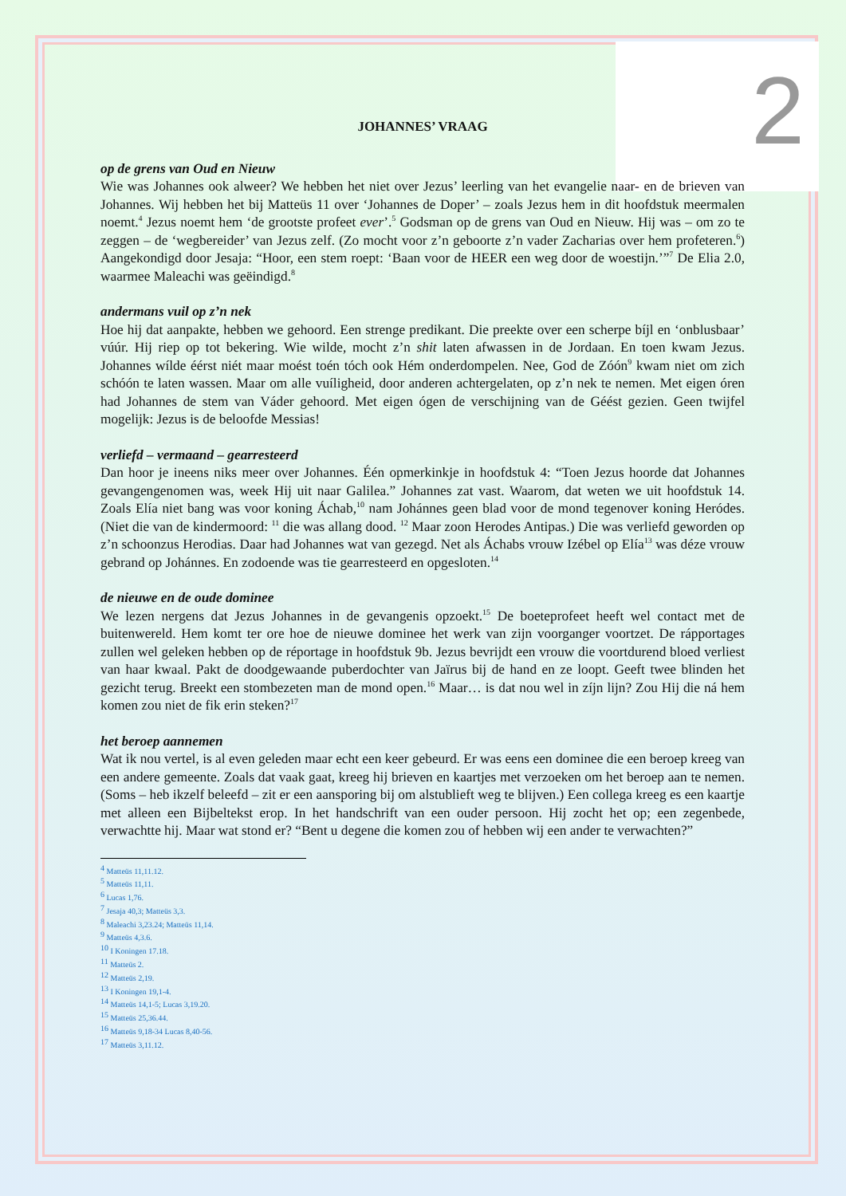2
JOHANNES’ VRAAG
op de grens van Oud en Nieuw
Wie was Johannes ook alweer? We hebben het niet over Jezus’ leerling van het evangelie naar- en de brieven van Johannes. Wij hebben het bij Matteüs 11 over ‘Johannes de Doper’ – zoals Jezus hem in dit hoofdstuk meermalen noemt.<sup>4</sup> Jezus noemt hem ‘de grootste profeet ever’.<sup>5</sup> Godsman op de grens van Oud en Nieuw. Hij was – om zo te zeggen – de ‘wegbereider’ van Jezus zelf. (Zo mocht voor z’n geboorte z’n vader Zacharias over hem profeteren.<sup>6</sup>) Aangekondigd door Jesaja: “Hoor, een stem roept: ‘Baan voor de HEER een weg door de woestijn.’”<sup>7</sup> De Elia 2.0, waarmee Maleachi was geëindigd.<sup>8</sup>
andermans vuil op z’n nek
Hoe hij dat aanpakte, hebben we gehoord. Een strenge predikant. Die preekte over een scherpe bíjl en ‘onblusbaar’ vúúr. Hij riep op tot bekering. Wie wilde, mocht z’n shit laten afwassen in de Jordaan. En toen kwam Jezus. Johannes wílde éérst niét maar moést toén tóch ook Hém onderdompelen. Nee, God de Zóón<sup>9</sup> kwam niet om zich schóón te laten wassen. Maar om alle vuíligheid, door anderen achtergelaten, op z’n nek te nemen. Met eigen óren had Johannes de stem van Váder gehoord. Met eigen ógen de verschijning van de Géést gezien. Geen twijfel mogelijk: Jezus is de beloofde Messias!
verliefd – vermaand – gearresteerd
Dan hoor je ineens niks meer over Johannes. Één opmerkinkje in hoofdstuk 4: “Toen Jezus hoorde dat Johannes gevangengenomen was, week Hij uit naar Galilea.” Johannes zat vast. Waarom, dat weten we uit hoofdstuk 14. Zoals Elía niet bang was voor koning Áchab,<sup>10</sup> nam Johánnes geen blad voor de mond tegenover koning Heródes. (Niet die van de kindermoord: <sup>11</sup> die was allang dood. <sup>12</sup> Maar zoon Herodes Antipas.) Die was verliefd geworden op z’n schoonzus Herodias. Daar had Johannes wat van gezegd. Net als Áchabs vrouw Izébel op Elía<sup>13</sup> was déze vrouw gebrand op Johánnes. En zodoende was tie gearresteerd en opgesloten.<sup>14</sup>
de nieuwe en de oude dominee
We lezen nergens dat Jezus Johannes in de gevangenis opzoekt.<sup>15</sup> De boeteprofeet heeft wel contact met de buitenwereld. Hem komt ter ore hoe de nieuwe dominee het werk van zijn voorganger voortzet. De rápportages zullen wel geleken hebben op de réportage in hoofdstuk 9b. Jezus bevrijdt een vrouw die voortdurend bloed verliest van haar kwaal. Pakt de doodgewaande puberdochter van Jaïrus bij de hand en ze loopt. Geeft twee blinden het gezicht terug. Breekt een stombezeten man de mond open.<sup>16</sup> Maar… is dat nou wel in zíjn lijn? Zou Hij die ná hem komen zou niet de fik erin steken?<sup>17</sup>
het beroep aannemen
Wat ik nou vertel, is al even geleden maar echt een keer gebeurd. Er was eens een dominee die een beroep kreeg van een andere gemeente. Zoals dat vaak gaat, kreeg hij brieven en kaartjes met verzoeken om het beroep aan te nemen. (Soms – heb ikzelf beleefd – zit er een aansporing bij om alstublieft weg te blijven.) Een collega kreeg es een kaartje met alleen een Bijbeltekst erop. In het handschrift van een ouder persoon. Hij zocht het op; een zegenbede, verwachtte hij. Maar wat stond er? “Bent u degene die komen zou of hebben wij een ander te verwachten?”
<sup>4</sup> Matteüs 11,11.12.
<sup>5</sup> Matteüs 11,11.
<sup>6</sup> Lucas 1,76.
<sup>7</sup> Jesaja 40,3; Matteüs 3,3.
<sup>8</sup> Maleachi 3,23.24; Matteüs 11,14.
<sup>9</sup> Matteüs 4,3.6.
<sup>10</sup> I Koningen 17.18.
<sup>11</sup> Matteüs 2.
<sup>12</sup> Matteüs 2,19.
<sup>13</sup> I Koningen 19,1-4.
<sup>14</sup> Matteüs 14,1-5; Lucas 3,19.20.
<sup>15</sup> Matteüs 25,36.44.
<sup>16</sup> Matteüs 9,18-34 Lucas 8,40-56.
<sup>17</sup> Matteüs 3,11.12.